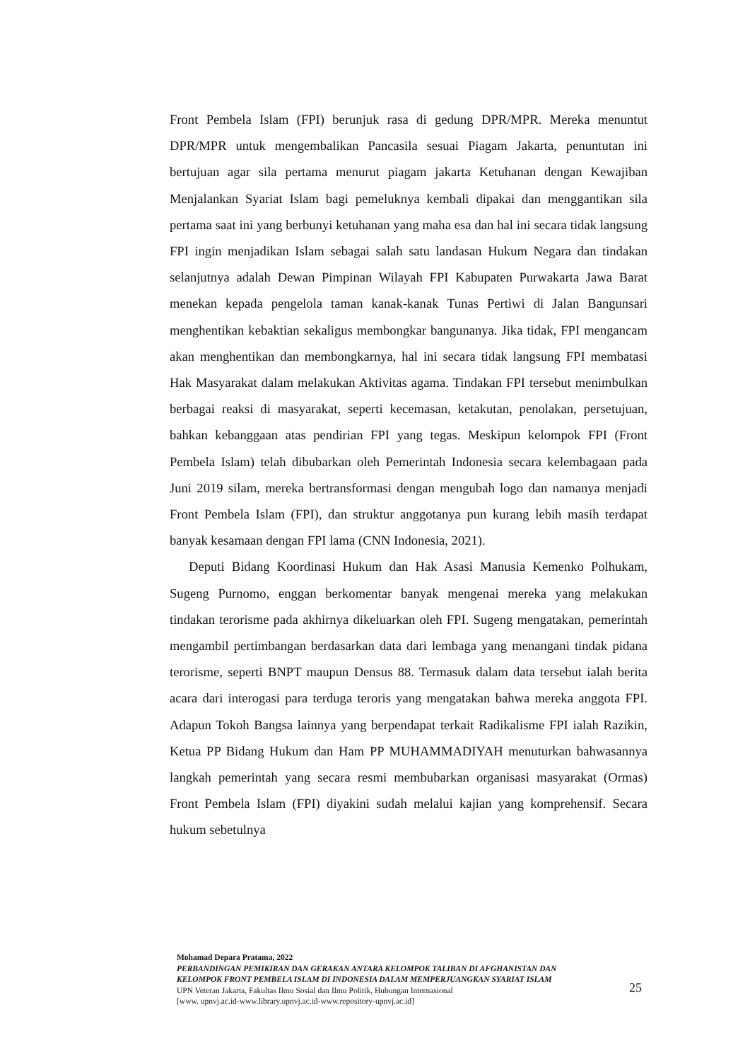Front Pembela Islam (FPI) berunjuk rasa di gedung DPR/MPR. Mereka menuntut DPR/MPR untuk mengembalikan Pancasila sesuai Piagam Jakarta, penuntutan ini bertujuan agar sila pertama menurut piagam jakarta Ketuhanan dengan Kewajiban Menjalankan Syariat Islam bagi pemeluknya kembali dipakai dan menggantikan sila pertama saat ini yang berbunyi ketuhanan yang maha esa dan hal ini secara tidak langsung FPI ingin menjadikan Islam sebagai salah satu landasan Hukum Negara dan tindakan selanjutnya adalah Dewan Pimpinan Wilayah FPI Kabupaten Purwakarta Jawa Barat menekan kepada pengelola taman kanak-kanak Tunas Pertiwi di Jalan Bangunsari menghentikan kebaktian sekaligus membongkar bangunanya. Jika tidak, FPI mengancam akan menghentikan dan membongkarnya, hal ini secara tidak langsung FPI membatasi Hak Masyarakat dalam melakukan Aktivitas agama. Tindakan FPI tersebut menimbulkan berbagai reaksi di masyarakat, seperti kecemasan, ketakutan, penolakan, persetujuan, bahkan kebanggaan atas pendirian FPI yang tegas. Meskipun kelompok FPI (Front Pembela Islam) telah dibubarkan oleh Pemerintah Indonesia secara kelembagaan pada Juni 2019 silam, mereka bertransformasi dengan mengubah logo dan namanya menjadi Front Pembela Islam (FPI), dan struktur anggotanya pun kurang lebih masih terdapat banyak kesamaan dengan FPI lama (CNN Indonesia, 2021).
Deputi Bidang Koordinasi Hukum dan Hak Asasi Manusia Kemenko Polhukam, Sugeng Purnomo, enggan berkomentar banyak mengenai mereka yang melakukan tindakan terorisme pada akhirnya dikeluarkan oleh FPI. Sugeng mengatakan, pemerintah mengambil pertimbangan berdasarkan data dari lembaga yang menangani tindak pidana terorisme, seperti BNPT maupun Densus 88. Termasuk dalam data tersebut ialah berita acara dari interogasi para terduga teroris yang mengatakan bahwa mereka anggota FPI. Adapun Tokoh Bangsa lainnya yang berpendapat terkait Radikalisme FPI ialah Razikin, Ketua PP Bidang Hukum dan Ham PP MUHAMMADIYAH menuturkan bahwasannya langkah pemerintah yang secara resmi membubarkan organisasi masyarakat (Ormas) Front Pembela Islam (FPI) diyakini sudah melalui kajian yang komprehensif. Secara hukum sebetulnya
Mohamad Depara Pratama, 2022
PERBANDINGAN PEMIKIRAN DAN GERAKAN ANTARA KELOMPOK TALIBAN DI AFGHANISTAN DAN KELOMPOK FRONT PEMBELA ISLAM DI INDONESIA DALAM MEMPERJUANGKAN SYARIAT ISLAM
UPN Veteran Jakarta, Fakultas Ilmu Sosial dan Ilmu Politik, Hubungan Internasional
[www. upnvj.ac.id-www.library.upnvj.ac.id-www.repository-upnvj.ac.id]
25